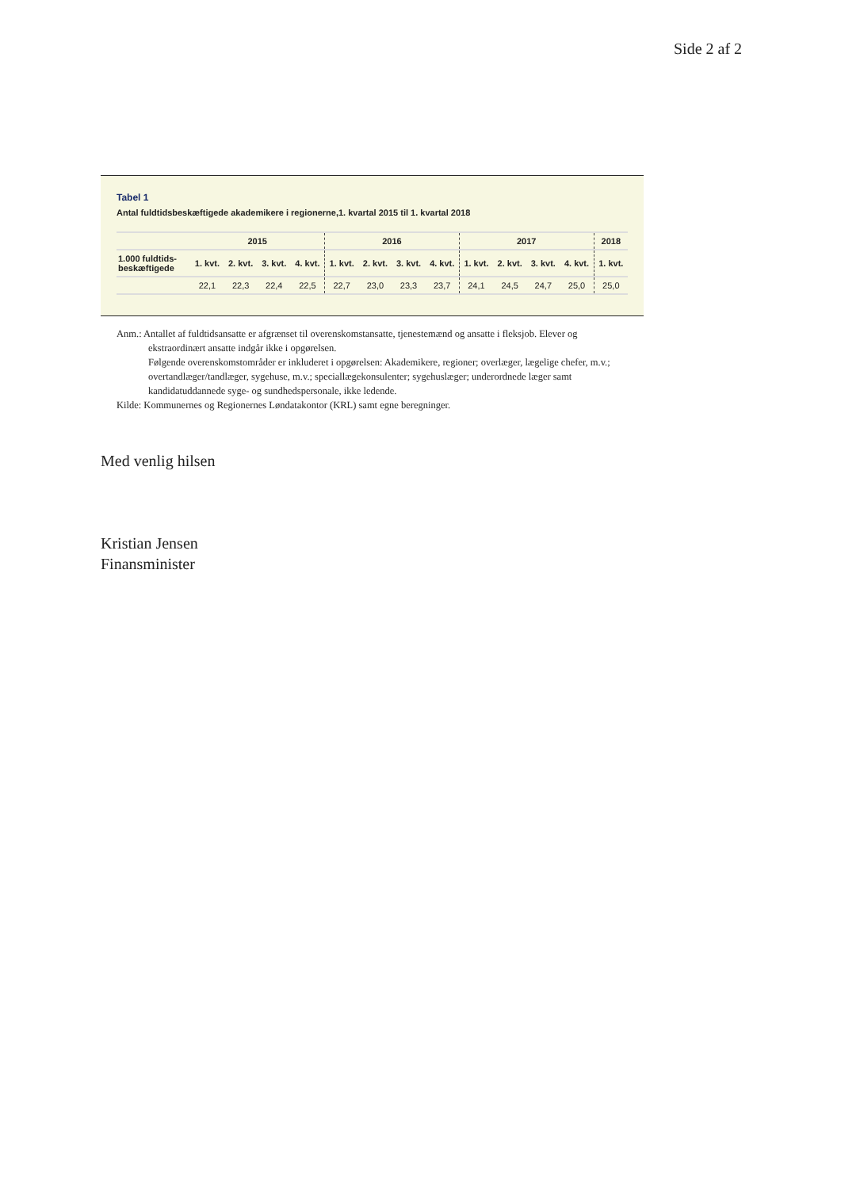Side 2 af 2
Tabel 1
Antal fuldtidsbeskæftigede akademikere i regionerne,1. kvartal 2015 til 1. kvartal 2018
| | 2015 | | | | 2016 | | | | 2017 | | | | 2018 |
| --- | --- | --- | --- | --- | --- | --- | --- | --- | --- | --- | --- | --- | --- |
| 1.000 fuldtids- beskæftigede | 1. kvt. | 2. kvt. | 3. kvt. | 4. kvt. | 1. kvt. | 2. kvt. | 3. kvt. | 4. kvt. | 1. kvt. | 2. kvt. | 3. kvt. | 4. kvt. | 1. kvt. |
| | 22,1 | 22,3 | 22,4 | 22,5 | 22,7 | 23,0 | 23,3 | 23,7 | 24,1 | 24,5 | 24,7 | 25,0 | 25,0 |
Anm.: Antallet af fuldtidsansatte er afgrænset til overenskomstansatte, tjenestemænd og ansatte i fleksjob. Elever og
ekstraordinært ansatte indgår ikke i opgørelsen.
Følgende overenskomstområder er inkluderet i opgørelsen: Akademikere, regioner; overlæger, lægelige chefer, m.v.; overtandlæger/tandlæger, sygehuse, m.v.; speciallægekonsulenter; sygehuslæger; underordnede læger samt kandidatuddannede syge- og sundhedspersonale, ikke ledende.
Kilde: Kommunernes og Regionernes Løndatakontor (KRL) samt egne beregninger.
Med venlig hilsen
Kristian Jensen
Finansminister